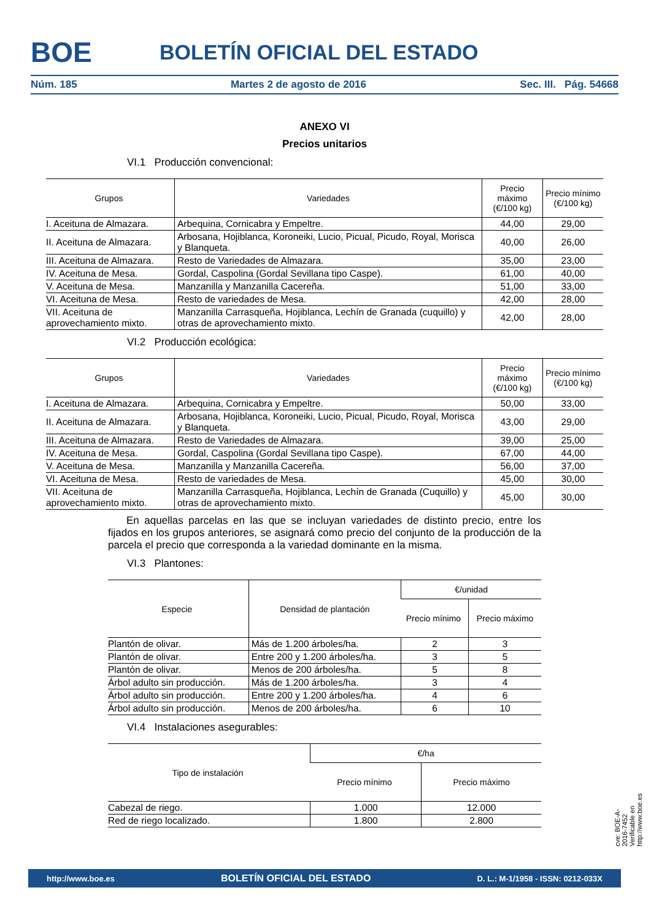BOE
BOLETÍN OFICIAL DEL ESTADO
Núm. 185 Martes 2 de agosto de 2016 Sec. III. Pág. 54668
ANEXO VI
Precios unitarios
VI.1 Producción convencional:
| Grupos | Variedades | Precio máximo (€/100 kg) | Precio mínimo (€/100 kg) |
| --- | --- | --- | --- |
| I. Aceituna de Almazara. | Arbequina, Cornicabra y Empeltre. | 44,00 | 29,00 |
| II. Aceituna de Almazara. | Arbosana, Hojiblanca, Koroneiki, Lucio, Picual, Picudo, Royal, Morisca y Blanqueta. | 40,00 | 26,00 |
| III. Aceituna de Almazara. | Resto de Variedades de Almazara. | 35,00 | 23,00 |
| IV. Aceituna de Mesa. | Gordal, Caspolina (Gordal Sevillana tipo Caspe). | 61,00 | 40,00 |
| V. Aceituna de Mesa. | Manzanilla y Manzanilla Cacereña. | 51,00 | 33,00 |
| VI. Aceituna de Mesa. | Resto de variedades de Mesa. | 42,00 | 28,00 |
| VII. Aceituna de aprovechamiento mixto. | Manzanilla Carrasqueña, Hojiblanca, Lechín de Granada (cuquillo) y otras de aprovechamiento mixto. | 42,00 | 28,00 |
VI.2 Producción ecológica:
| Grupos | Variedades | Precio máximo (€/100 kg) | Precio mínimo (€/100 kg) |
| --- | --- | --- | --- |
| I. Aceituna de Almazara. | Arbequina, Cornicabra y Empeltre. | 50,00 | 33,00 |
| II. Aceituna de Almazara. | Arbosana, Hojiblanca, Koroneiki, Lucio, Picual, Picudo, Royal, Morisca y Blanqueta. | 43,00 | 29,00 |
| III. Aceituna de Almazara. | Resto de Variedades de Almazara. | 39,00 | 25,00 |
| IV. Aceituna de Mesa. | Gordal, Caspolina (Gordal Sevillana tipo Caspe). | 67,00 | 44,00 |
| V. Aceituna de Mesa. | Manzanilla y Manzanilla Cacereña. | 56,00 | 37,00 |
| VI. Aceituna de Mesa. | Resto de variedades de Mesa. | 45,00 | 30,00 |
| VII. Aceituna de aprovechamiento mixto. | Manzanilla Carrasqueña, Hojiblanca, Lechín de Granada (Cuquillo) y otras de aprovechamiento mixto. | 45,00 | 30,00 |
En aquellas parcelas en las que se incluyan variedades de distinto precio, entre los fijados en los grupos anteriores, se asignará como precio del conjunto de la producción de la parcela el precio que corresponda a la variedad dominante en la misma.
VI.3 Plantones:
| Especie | Densidad de plantación | €/unidad | |
| --- | --- | --- | --- |
| | | Precio mínimo | Precio máximo |
| Plantón de olivar. | Más de 1.200 árboles/ha. | 2 | 3 |
| Plantón de olivar. | Entre 200 y 1.200 árboles/ha. | 3 | 5 |
| Plantón de olivar. | Menos de 200 árboles/ha. | 5 | 8 |
| Árbol adulto sin producción. | Más de 1.200 árboles/ha. | 3 | 4 |
| Árbol adulto sin producción. | Entre 200 y 1.200 árboles/ha. | 4 | 6 |
| Árbol adulto sin producción. | Menos de 200 árboles/ha. | 6 | 10 |
VI.4 Instalaciones asegurables:
| Tipo de instalación | €/ha | |
| --- | --- | --- |
| | Precio mínimo | Precio máximo |
| Cabezal de riego. | 1.000 | 12.000 |
| Red de riego localizado. | 1.800 | 2.800 |
cve: BOE-A-2016-7452
Verificable en http://www.boe.es
http://www.boe.es BOLETÍN OFICIAL DEL ESTADO D. L.: M-1/1958 - ISSN: 0212-033X